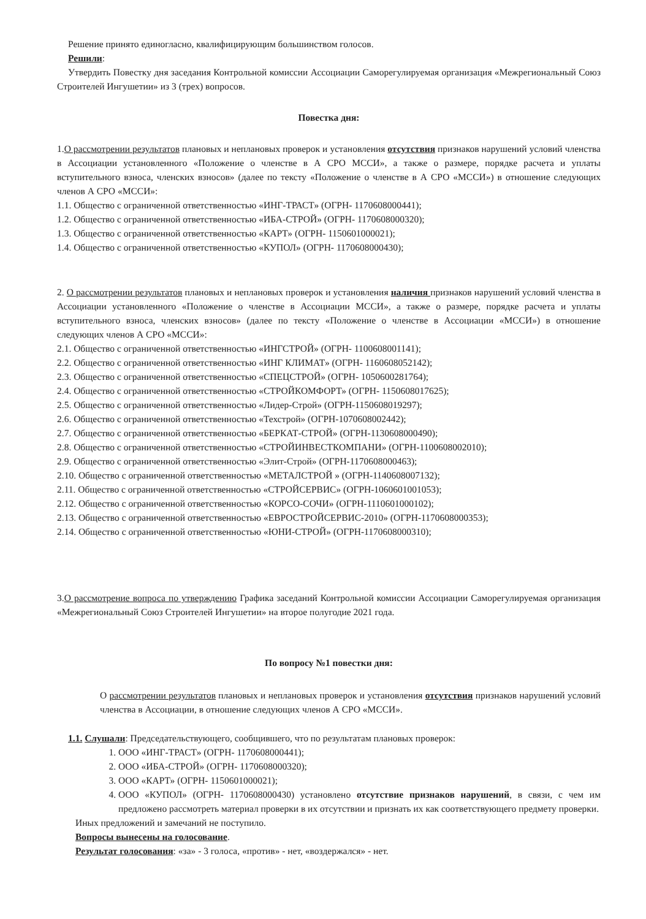Решение принято единогласно, квалифицирующим большинством голосов.
Решили:
Утвердить Повестку дня заседания Контрольной комиссии Ассоциации Саморегулируемая организация «Межрегиональный Союз Строителей Ингушетии» из 3 (трех) вопросов.
Повестка дня:
1.О рассмотрении результатов плановых и неплановых проверок и установления отсутствия признаков нарушений условий членства в Ассоциации установленного «Положение о членстве в А СРО МССИ», а также о размере, порядке расчета и уплаты вступительного взноса, членских взносов» (далее по тексту «Положение о членстве в А СРО «МССИ») в отношение следующих членов А СРО «МССИ»:
1.1. Общество с ограниченной ответственностью «ИНГ-ТРАСТ» (ОГРН- 1170608000441);
1.2. Общество с ограниченной ответственностью «ИБА-СТРОЙ» (ОГРН- 1170608000320);
1.3. Общество с ограниченной ответственностью «КАРТ» (ОГРН- 1150601000021);
1.4. Общество с ограниченной ответственностью «КУПОЛ» (ОГРН- 1170608000430);
2. О рассмотрении результатов плановых и неплановых проверок и установления наличия признаков нарушений условий членства в Ассоциации установленного «Положение о членстве в Ассоциации МССИ», а также о размере, порядке расчета и уплаты вступительного взноса, членских взносов» (далее по тексту «Положение о членстве в Ассоциации «МССИ») в отношение следующих членов А СРО «МССИ»:
2.1. Общество с ограниченной ответственностью «ИНГСТРОЙ» (ОГРН- 1100608001141);
2.2. Общество с ограниченной ответственностью «ИНГ КЛИМАТ» (ОГРН- 1160608052142);
2.3. Общество с ограниченной ответственностью «СПЕЦСТРОЙ» (ОГРН- 1050600281764);
2.4. Общество с ограниченной ответственностью «СТРОЙКОМФОРТ» (ОГРН- 1150608017625);
2.5. Общество с ограниченной ответственностью «Лидер-Строй» (ОГРН-1150608019297);
2.6. Общество с ограниченной ответственностью «Техстрой» (ОГРН-1070608002442);
2.7. Общество с ограниченной ответственностью «БЕРКАТ-СТРОЙ» (ОГРН-1130608000490);
2.8. Общество с ограниченной ответственностью «СТРОЙИНВЕСТКОМПАНИ» (ОГРН-1100608002010);
2.9. Общество с ограниченной ответственностью «Элит-Строй» (ОГРН-1170608000463);
2.10. Общество с ограниченной ответственностью «МЕТАЛСТРОЙ » (ОГРН-1140608007132);
2.11. Общество с ограниченной ответственностью «СТРОЙСЕРВИС» (ОГРН-1060601001053);
2.12. Общество с ограниченной ответственностью «КОРСО-СОЧИ» (ОГРН-1110601000102);
2.13. Общество с ограниченной ответственностью «ЕВРОСТРОЙСЕРВИС-2010» (ОГРН-1170608000353);
2.14. Общество с ограниченной ответственностью «ЮНИ-СТРОЙ» (ОГРН-1170608000310);
3.О рассмотрение вопроса по утверждению Графика заседаний Контрольной комиссии Ассоциации Саморегулируемая организация «Межрегиональный Союз Строителей Ингушетии» на второе полугодие 2021 года.
По вопросу №1 повестки дня:
О рассмотрении результатов плановых и неплановых проверок и установления отсутствия признаков нарушений условий членства в Ассоциации, в отношение следующих членов А СРО «МССИ».
1.1. Слушали: Председательствующего, сообщившего, что по результатам плановых проверок:
1. ООО «ИНГ-ТРАСТ» (ОГРН- 1170608000441);
2. ООО «ИБА-СТРОЙ» (ОГРН- 1170608000320);
3. ООО «КАРТ» (ОГРН- 1150601000021);
4. ООО «КУПОЛ» (ОГРН- 1170608000430) установлено отсутствие признаков нарушений, в связи, с чем им предложено рассмотреть материал проверки в их отсутствии и признать их как соответствующего предмету проверки.
Иных предложений и замечаний не поступило.
Вопросы вынесены на голосование.
Результат голосования: «за» - 3 голоса, «против» - нет, «воздержался» - нет.